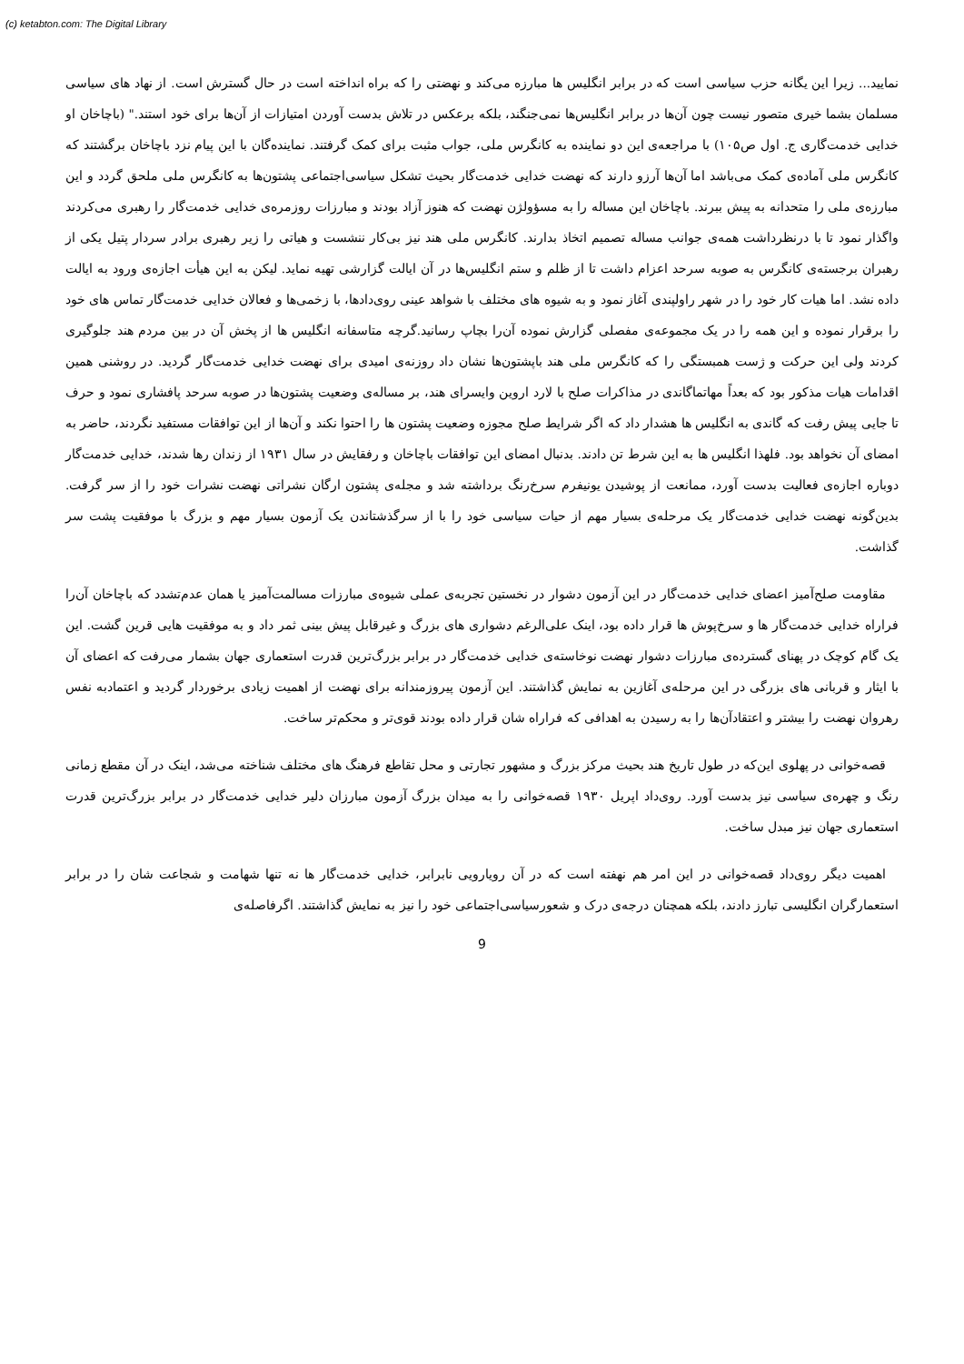(c) ketabton.com: The Digital Library
نمایید... زیرا این یگانه حزب سیاسی است که در برابر انگلیس ها مبارزه می‌کند و نهضتی را که براه انداخته است در حال گسترش است. از نهاد های سیاسی مسلمان بشما خیری متصور نیست چون آن‌ها در برابر انگلیس‌ها نمی‌جنگند، بلکه برعکس در تلاش بدست آوردن امتیازات از آن‌ها برای خود استند." (باچاخان او خدایی خدمت‌گاری ج. اول ص۱۰۵) با مراجعه‌ی این دو نماینده به کانگرس ملی، جواب مثبت برای کمک گرفتند. نماینده‌گان با این پیام نزد باچاخان برگشتند که کانگرس ملی آماده‌ی کمک می‌باشد اما آن‌ها آرزو دارند که نهضت خدایی خدمت‌گار بحیث تشکل سیاسی‌اجتماعی پشتون‌ها به کانگرس ملی ملحق گردد و این مبارزه‌ی ملی را متحدانه به پیش ببرند. باچاخان این مساله را به مسؤولژن نهضت که هنوز آزاد بودند و مبارزات روزمره‌ی خدایی خدمت‌گار را رهبری می‌کردند واگذار نمود تا با درنظرداشت همه‌ی جوانب مساله تصمیم اتخاذ بدارند. کانگرس ملی هند نیز بی‌کار ننشست و هیاتی را زیر رهبری برادر سردار پتیل یکی از رهبران برجسته‌ی کانگرس به صوبه سرحد اعزام داشت تا از ظلم و ستم انگلیس‌ها در آن ایالت گزارشی تهیه نماید. لیکن به این هیأت اجازه‌ی ورود به ایالت داده نشد. اما هیات کار خود را در شهر راولپندی آغاز نمود و به شیوه های مختلف با شواهد عینی روی‌دادها، با زخمی‌ها و فعالان خدایی خدمت‌گار تماس های خود را برقرار نموده و این همه را در یک مجموعه‌ی مفصلی گزارش نموده آن‌را بچاپ رسانید.گرچه متاسفانه انگلیس ها از پخش آن در بین مردم هند جلوگیری کردند ولی این حرکت و ژست همبستگی را که کانگرس ملی هند باپشتون‌ها نشان داد روزنه‌ی امیدی برای نهضت خدایی خدمت‌گار گردید. در روشنی همین اقدامات هیات مذکور بود که بعداً مهاتماگاندی در مذاکرات صلح با لارد اروین وایسرای هند، بر مساله‌ی وضعیت پشتون‌ها در صوبه سرحد پافشاری نمود و حرف تا جایی پیش رفت که گاندی به انگلیس ها هشدار داد که اگر شرایط صلح مجوزه وضعیت پشتون ها را احتوا نکند و آن‌ها از این توافقات مستفید نگردند، حاضر به امضای آن نخواهد بود. فلهذا انگلیس ها به این شرط تن دادند. بدنبال امضای این توافقات باچاخان و رفقایش در سال ۱۹۳۱ از زندان رها شدند، خدایی خدمت‌گار دوباره اجازه‌ی فعالیت بدست آورد، ممانعت از پوشیدن یونیفرم سرخ‌رنگ برداشته شد و مجله‌ی پشتون ارگان نشراتی نهضت نشرات خود را از سر گرفت. بدین‌گونه نهضت خدایی خدمت‌گار یک مرحله‌ی بسیار مهم از حیات سیاسی خود را با از سرگذشتاندن یک آزمون بسیار مهم و بزرگ با موفقیت پشت سر گذاشت.
مقاومت صلح‌آمیز اعضای خدایی خدمت‌گار در این آزمون دشوار در نخستین تجربه‌ی عملی شیوه‌ی مبارزات مسالمت‌آمیز یا همان عدم‌تشدد که باچاخان آن‌را فراراه خدایی خدمت‌گار ها و سرخ‌پوش ها قرار داده بود، اینک علی‌الرغم دشواری های بزرگ و غیرقابل پیش بینی ثمر داد و به موفقیت هایی قرین گشت. این یک گام کوچک در پهنای گسترده‌ی مبارزات دشوار نهضت نوخاسته‌ی خدایی خدمت‌گار در برابر بزرگ‌ترین قدرت استعماری جهان بشمار می‌رفت که اعضای آن با ایثار و قربانی های بزرگی در این مرحله‌ی آغازین به نمایش گذاشتند. این آزمون پیروزمندانه برای نهضت از اهمیت زیادی برخوردار گردید و اعتمادبه نفس رهروان نهضت را بیشتر و اعتقادآن‌ها را به رسیدن به اهدافی که فراراه شان قرار داده بودند قوی‌تر و محکم‌تر ساخت.
قصه‌خوانی در پهلوی این‌که در طول تاریخ هند بحیث مرکز بزرگ و مشهور تجارتی و محل تقاطع فرهنگ های مختلف شناخته می‌شد، اینک در آن مقطع زمانی رنگ و چهره‌ی سیاسی نیز بدست آورد. روی‌داد اپریل ۱۹۳۰ قصه‌خوانی را به میدان بزرگ آزمون مبارزان دلیر خدایی خدمت‌گار در برابر بزرگ‌ترین قدرت استعماری جهان نیز مبدل ساخت.
اهمیت دیگر روی‌داد قصه‌خوانی در این امر هم نهفته است که در آن رویارویی نابرابر، خدایی خدمت‌گار ها نه تنها شهامت و شجاعت شان را در برابر استعمارگران انگلیسی تبارز دادند، بلکه همچنان درجه‌ی درک و شعورسیاسی‌اجتماعی خود را نیز به نمایش گذاشتند. اگرفاصله‌ی
9